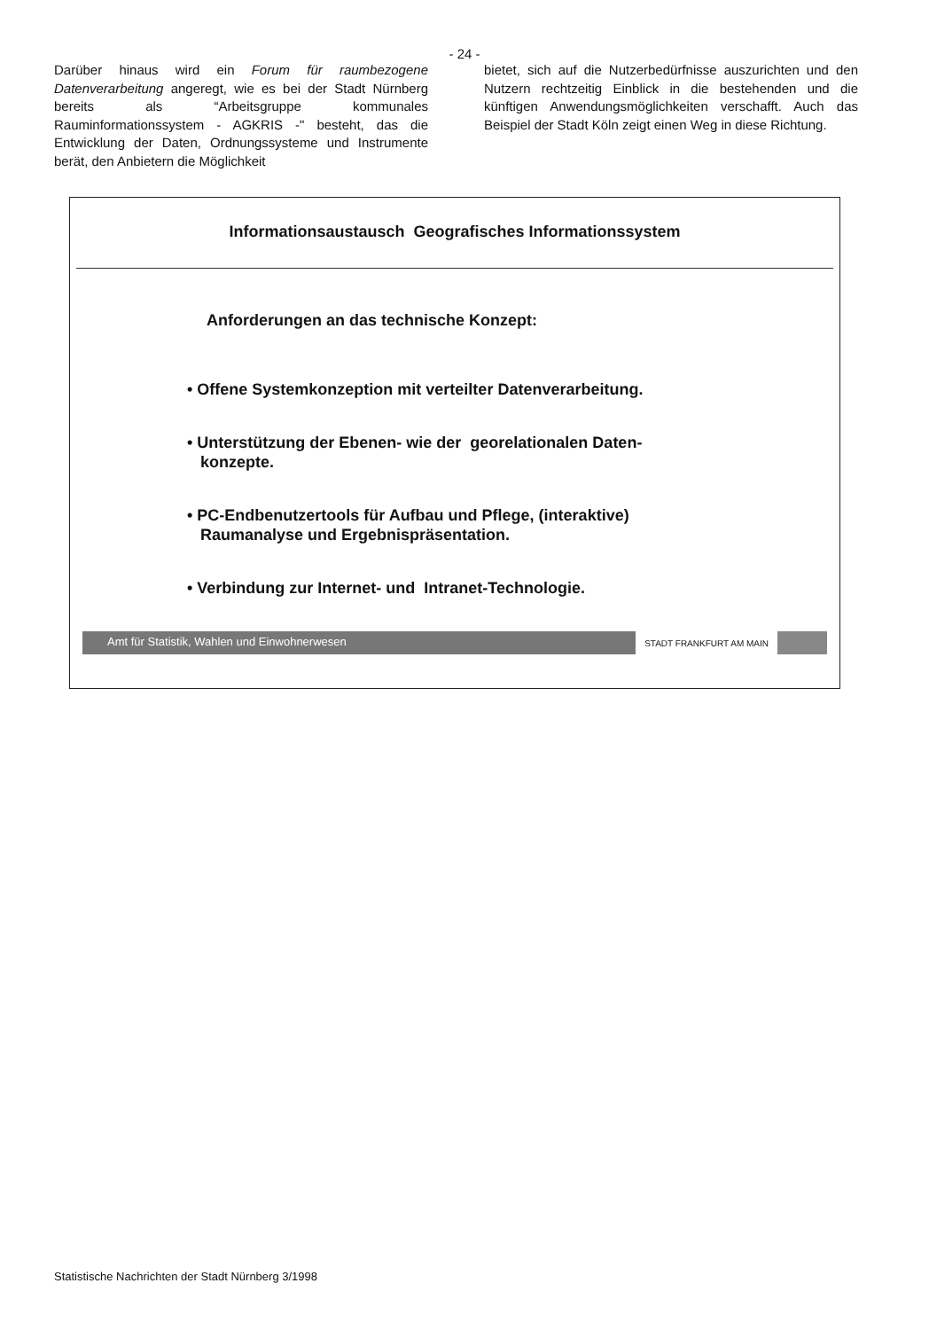- 24 -
Darüber hinaus wird ein Forum für raumbezogene Datenverarbeitung angeregt, wie es bei der Stadt Nürnberg bereits als “Arbeitsgruppe kommunales Rauminformationssystem - AGKRIS -" besteht, das die Entwicklung der Daten, Ordnungssysteme und Instrumente berät, den Anbietern die Möglichkeit
bietet, sich auf die Nutzerbedürfnisse auszurichten und den Nutzern rechtzeitig Einblick in die bestehenden und die künftigen Anwendungsmöglichkeiten verschafft. Auch das Beispiel der Stadt Köln zeigt einen Weg in diese Richtung.
Informationsaustausch Geografisches Informationssystem
Anforderungen an das technische Konzept:
• Offene Systemkonzeption mit verteilter Datenverarbeitung.
• Unterstützung der Ebenen- wie der georelationalen Daten-
konzepte.
• PC-Endbenutzertools für Aufbau und Pflege, (interaktive)
Raumanalyse und Ergebnispräsentation.
• Verbindung zur Internet- und Intranet-Technologie.
Amt für Statistik, Wahlen und Einwohnerwesen
STADT FRANKFURT AM MAIN
Statistische Nachrichten der Stadt Nürnberg 3/1998